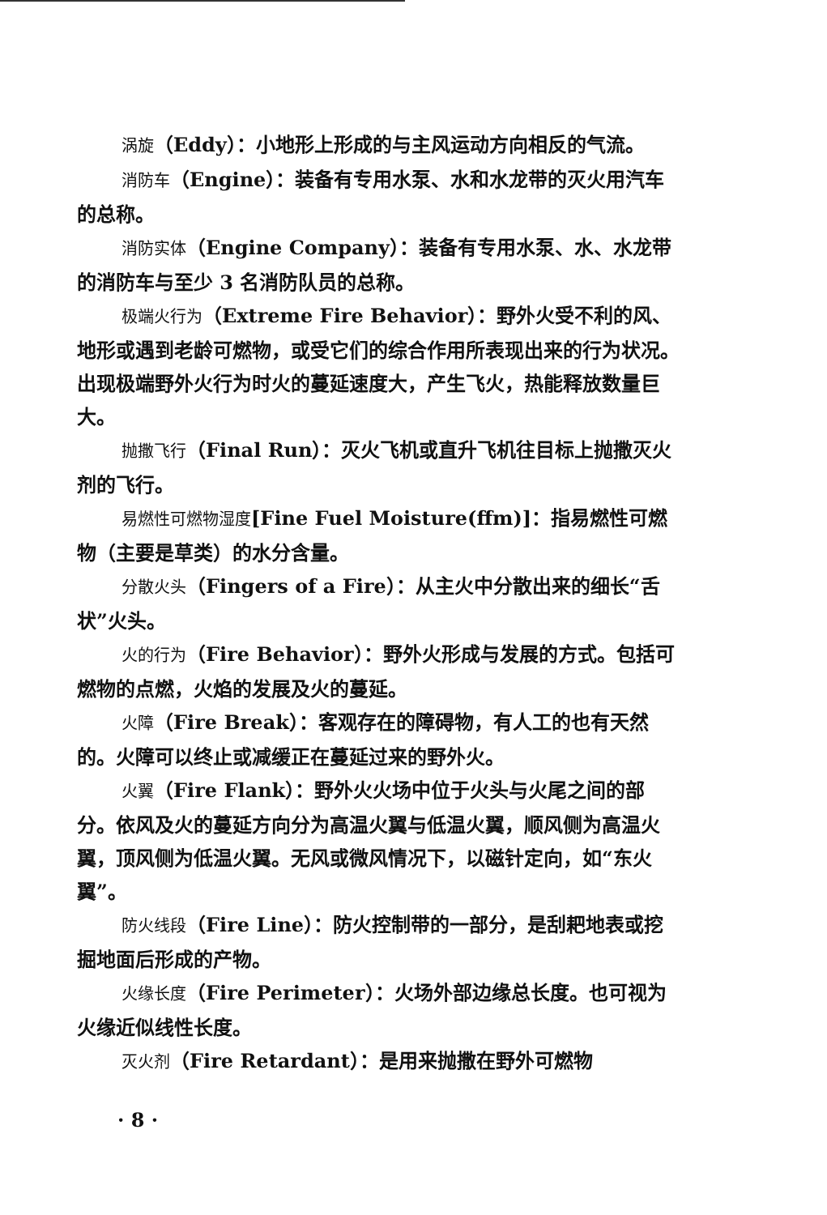涡旋（Eddy）：小地形上形成的与主风运动方向相反的气流。
消防车（Engine）：装备有专用水泵、水和水龙带的灭火用汽车的总称。
消防实体（Engine Company）：装备有专用水泵、水、水龙带的消防车与至少 3 名消防队员的总称。
极端火行为（Extreme Fire Behavior）：野外火受不利的风、地形或遇到老龄可燃物，或受它们的综合作用所表现出来的行为状况。出现极端野外火行为时火的蔓延速度大，产生飞火，热能释放数量巨大。
抛撒飞行（Final Run）：灭火飞机或直升飞机往目标上抛撒灭火剂的飞行。
易燃性可燃物湿度[Fine Fuel Moisture(ffm)]：指易燃性可燃物（主要是草类）的水分含量。
分散火头（Fingers of a Fire）：从主火中分散出来的细长“舌状”火头。
火的行为（Fire Behavior）：野外火形成与发展的方式。包括可燃物的点燃，火焰的发展及火的蔓延。
火障（Fire Break）：客观存在的障碍物，有人工的也有天然的。火障可以终止或减缓正在蔓延过来的野外火。
火翼（Fire Flank）：野外火火场中位于火头与火尾之间的部分。依风及火的蔓延方向分为高温火翼与低温火翼，顺风侧为高温火翼，顶风侧为低温火翼。无风或微风情况下，以磁针定向，如“东火翼”。
防火线段（Fire Line）：防火控制带的一部分，是刮耙地表或挖掘地面后形成的产物。
火缘长度（Fire Perimeter）：火场外部边缘总长度。也可视为火缘近似线性长度。
灭火剂（Fire Retardant）：是用来抛撒在野外可燃物
· 8 ·